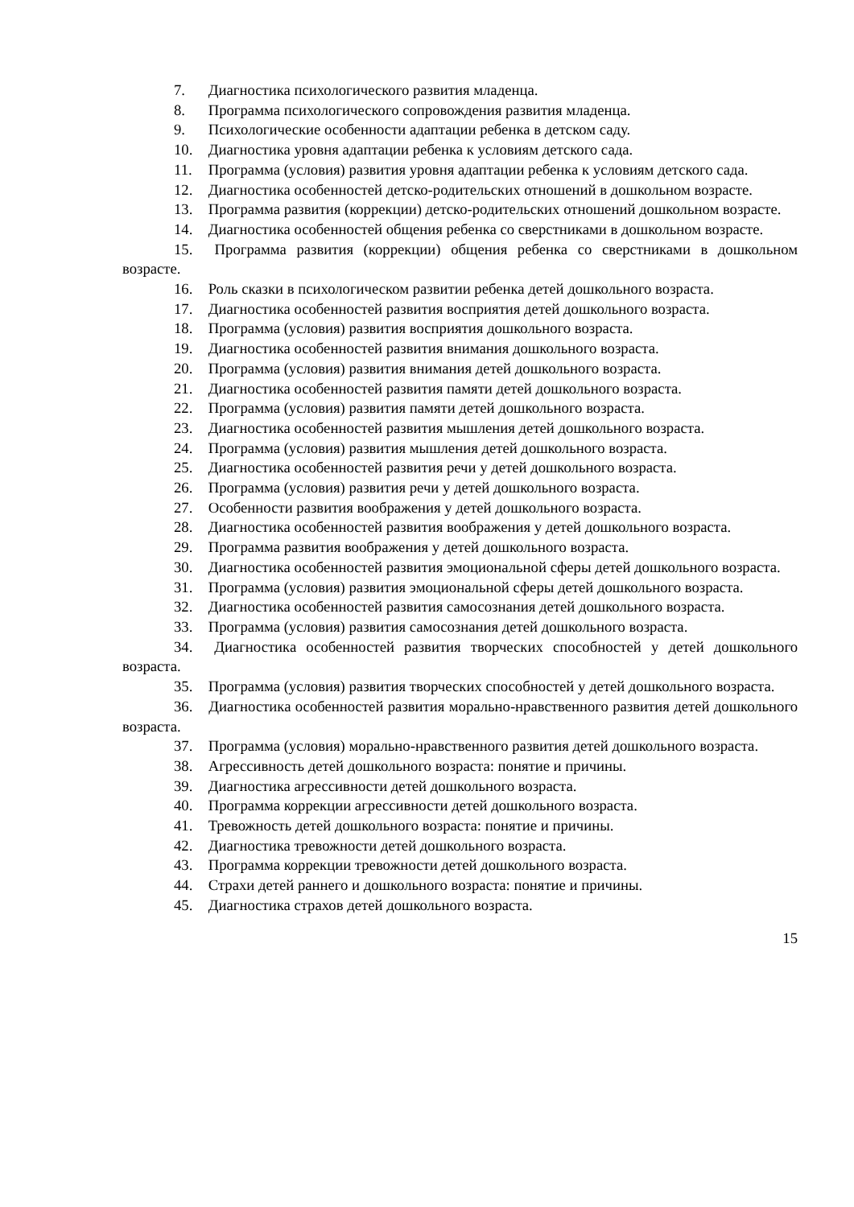7. Диагностика психологического развития младенца.
8. Программа психологического сопровождения развития младенца.
9. Психологические особенности адаптации ребенка в детском саду.
10. Диагностика уровня адаптации ребенка к условиям детского сада.
11. Программа (условия) развития уровня адаптации ребенка к условиям детского сада.
12. Диагностика особенностей детско-родительских отношений в дошкольном возрасте.
13. Программа развития (коррекции) детско-родительских отношений дошкольном возрасте.
14. Диагностика особенностей общения ребенка со сверстниками в дошкольном возрасте.
15. Программа развития (коррекции) общения ребенка со сверстниками в дошкольном возрасте.
16. Роль сказки в психологическом развитии ребенка детей дошкольного возраста.
17. Диагностика особенностей развития восприятия детей дошкольного возраста.
18. Программа (условия) развития восприятия дошкольного возраста.
19. Диагностика особенностей развития внимания дошкольного возраста.
20. Программа (условия) развития внимания детей дошкольного возраста.
21. Диагностика особенностей развития памяти детей дошкольного возраста.
22. Программа (условия) развития памяти детей дошкольного возраста.
23. Диагностика особенностей развития мышления детей дошкольного возраста.
24. Программа (условия) развития мышления детей дошкольного возраста.
25. Диагностика особенностей развития речи у детей дошкольного возраста.
26. Программа (условия) развития речи у детей дошкольного возраста.
27. Особенности развития воображения у детей дошкольного возраста.
28. Диагностика особенностей развития воображения у детей дошкольного возраста.
29. Программа развития воображения у детей дошкольного возраста.
30. Диагностика особенностей развития эмоциональной сферы детей дошкольного возраста.
31. Программа (условия) развития эмоциональной сферы детей дошкольного возраста.
32. Диагностика особенностей развития самосознания детей дошкольного возраста.
33. Программа (условия) развития самосознания детей дошкольного возраста.
34. Диагностика особенностей развития творческих способностей у детей дошкольного возраста.
35. Программа (условия) развития творческих способностей у детей дошкольного возраста.
36. Диагностика особенностей развития морально-нравственного развития детей дошкольного возраста.
37. Программа (условия) морально-нравственного развития детей дошкольного возраста.
38. Агрессивность детей дошкольного возраста: понятие и причины.
39. Диагностика агрессивности детей дошкольного возраста.
40. Программа коррекции агрессивности детей дошкольного возраста.
41. Тревожность детей дошкольного возраста: понятие и причины.
42. Диагностика тревожности детей дошкольного возраста.
43. Программа коррекции тревожности детей дошкольного возраста.
44. Страхи детей раннего и дошкольного возраста: понятие и причины.
45. Диагностика страхов детей дошкольного возраста.
15